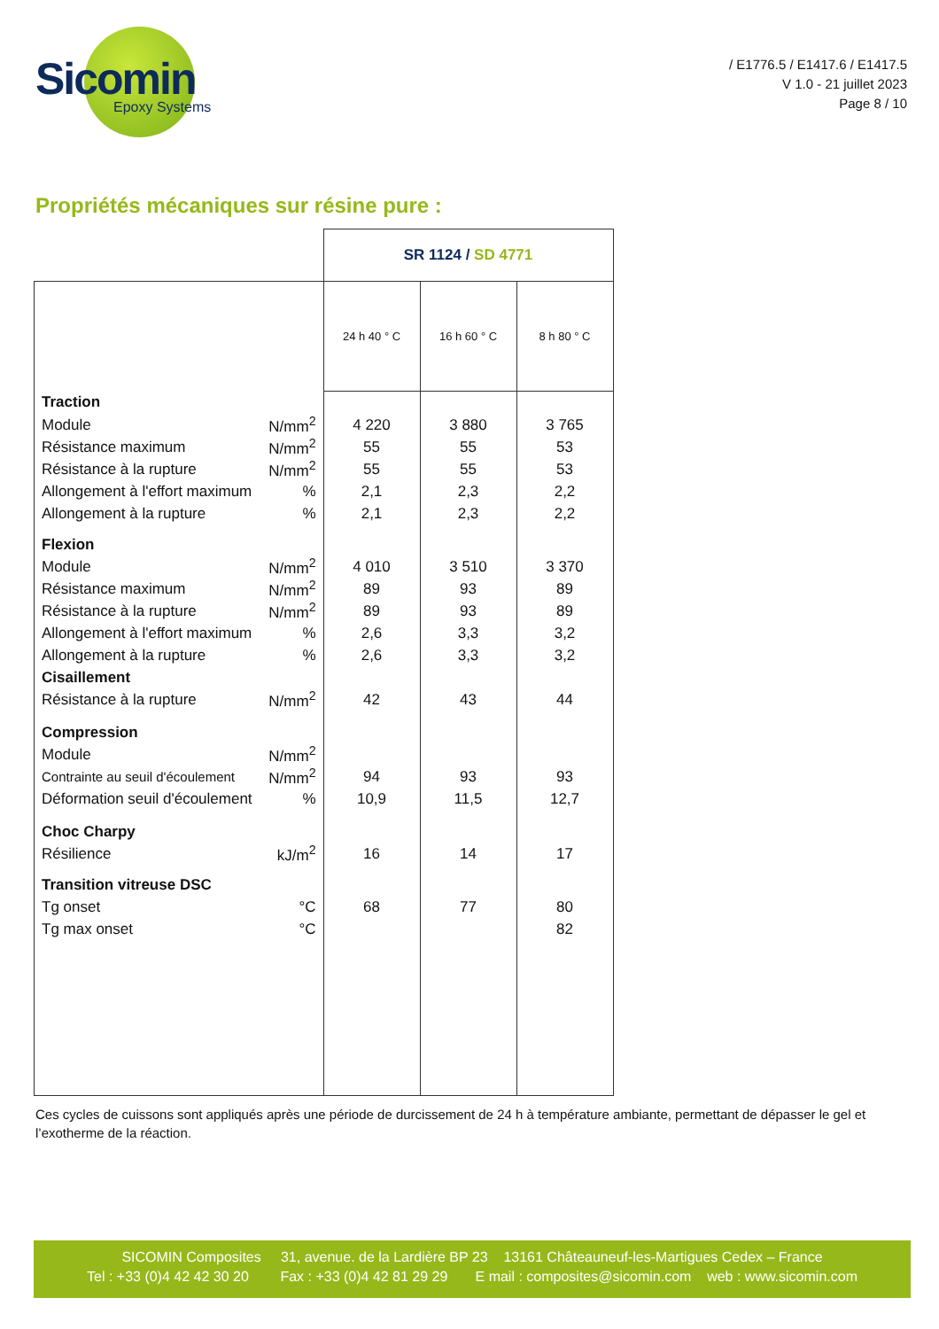Sicomin
Epoxy Systems
/ E1776.5 / E1417.6 / E1417.5
V 1.0 - 21 juillet 2023
Page 8 / 10
Propriétés mécaniques sur résine pure :
| | | SR 1124 / SD 4771 | | |
| | | 24 h 40 ° C | 16 h 60 ° C | 8 h 80 ° C |
| Traction | | | | |
| Module | N/mm<sup>2</sup> | 4 220 | 3 880 | 3 765 |
| Résistance maximum | N/mm<sup>2</sup> | 55 | 55 | 53 |
| Résistance à la rupture | N/mm<sup>2</sup> | 55 | 55 | 53 |
| Allongement à l'effort maximum | % | 2,1 | 2,3 | 2,2 |
| Allongement à la rupture | % | 2,1 | 2,3 | 2,2 |
| Flexion | | | | |
| Module | N/mm<sup>2</sup> | 4 010 | 3 510 | 3 370 |
| Résistance maximum | N/mm<sup>2</sup> | 89 | 93 | 89 |
| Résistance à la rupture | N/mm<sup>2</sup> | 89 | 93 | 89 |
| Allongement à l'effort maximum | % | 2,6 | 3,3 | 3,2 |
| Allongement à la rupture | % | 2,6 | 3,3 | 3,2 |
| Cisaillement | | | | |
| Résistance à la rupture | N/mm<sup>2</sup> | 42 | 43 | 44 |
| Compression | | | | |
| Module | N/mm<sup>2</sup> | | | |
| Contrainte au seuil d'écoulement | N/mm<sup>2</sup> | 94 | 93 | 93 |
| Déformation seuil d'écoulement | % | 10,9 | 11,5 | 12,7 |
| Choc Charpy | | | | |
| Résilience | kJ/m<sup>2</sup> | 16 | 14 | 17 |
| Transition vitreuse DSC | | | | |
| Tg onset | °C | 68 | 77 | 80 |
| Tg max onset | °C | | | 82 |
Ces cycles de cuissons sont appliqués après une période de durcissement de 24 h à température ambiante, permettant de dépasser le gel et l’exotherme de la réaction.
SICOMIN Composites 31, avenue. de la Lardière BP 23 13161 Châteauneuf-les-Martigues Cedex – France
Tel : +33 (0)4 42 42 30 20 Fax : +33 (0)4 42 81 29 29 E mail : composites@sicomin.com web : www.sicomin.com